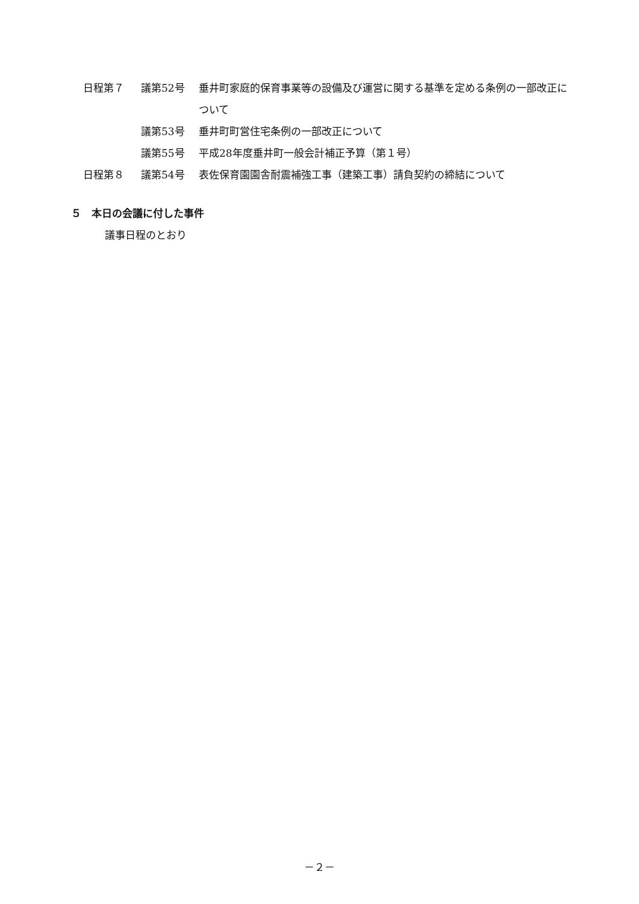日程第７ 議第52号 垂井町家庭的保育事業等の設備及び運営に関する基準を定める条例の一部改正について
議第53号 垂井町町営住宅条例の一部改正について
議第55号 平成28年度垂井町一般会計補正予算（第１号）
日程第８ 議第54号 表佐保育園園舎耐震補強工事（建築工事）請負契約の締結について
５　本日の会議に付した事件
議事日程のとおり
－２－